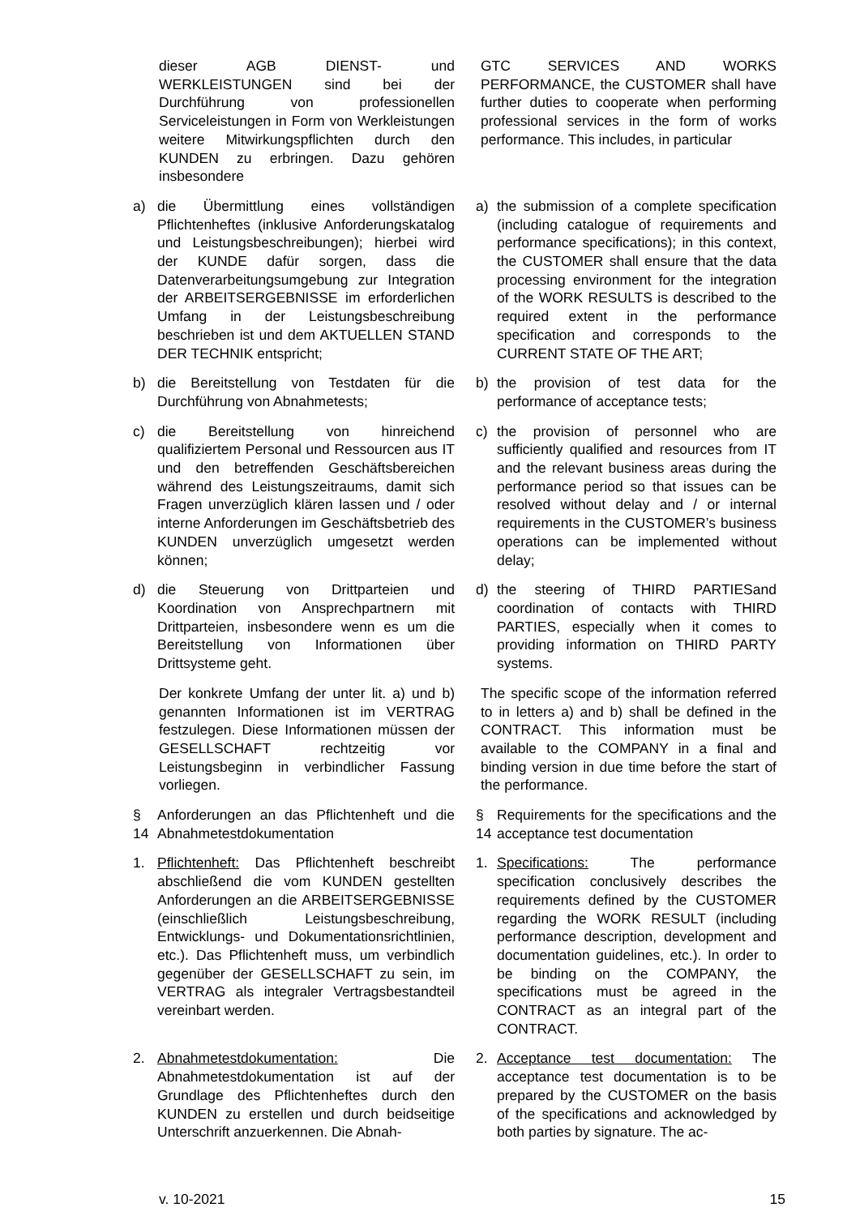dieser AGB DIENST- und WERKLEISTUNGEN sind bei der Durchführung von professionellen Serviceleistungen in Form von Werkleistungen weitere Mitwirkungspflichten durch den KUNDEN zu erbringen. Dazu gehören insbesondere
GTC SERVICES AND WORKS PERFORMANCE, the CUSTOMER shall have further duties to cooperate when performing professional services in the form of works performance. This includes, in particular
a) die Übermittlung eines vollständigen Pflichtenheftes (inklusive Anforderungskatalog und Leistungsbeschreibungen); hierbei wird der KUNDE dafür sorgen, dass die Datenverarbeitungsumgebung zur Integration der ARBEITSERGEBNISSE im erforderlichen Umfang in der Leistungsbeschreibung beschrieben ist und dem AKTUELLEN STAND DER TECHNIK entspricht;
a) the submission of a complete specification (including catalogue of requirements and performance specifications); in this context, the CUSTOMER shall ensure that the data processing environment for the integration of the WORK RESULTS is described to the required extent in the performance specification and corresponds to the CURRENT STATE OF THE ART;
b) die Bereitstellung von Testdaten für die Durchführung von Abnahmetests;
b) the provision of test data for the performance of acceptance tests;
c) die Bereitstellung von hinreichend qualifiziertem Personal und Ressourcen aus IT und den betreffenden Geschäftsbereichen während des Leistungszeitraums, damit sich Fragen unverzüglich klären lassen und / oder interne Anforderungen im Geschäftsbetrieb des KUNDEN unverzüglich umgesetzt werden können;
c) the provision of personnel who are sufficiently qualified and resources from IT and the relevant business areas during the performance period so that issues can be resolved without delay and / or internal requirements in the CUSTOMER’s business operations can be implemented without delay;
d) die Steuerung von Drittparteien und Koordination von Ansprechpartnern mit Drittparteien, insbesondere wenn es um die Bereitstellung von Informationen über Drittsysteme geht.
d) the steering of THIRD PARTIESand coordination of contacts with THIRD PARTIES, especially when it comes to providing information on THIRD PARTY systems.
Der konkrete Umfang der unter lit. a) und b) genannten Informationen ist im VERTRAG festzulegen. Diese Informationen müssen der GESELLSCHAFT rechtzeitig vor Leistungsbeginn in verbindlicher Fassung vorliegen.
The specific scope of the information referred to in letters a) and b) shall be defined in the CONTRACT. This information must be available to the COMPANY in a final and binding version in due time before the start of the performance.
§ 14 Anforderungen an das Pflichtenheft und die Abnahmetestdokumentation
§ 14 Requirements for the specifications and the acceptance test documentation
1. Pflichtenheft: Das Pflichtenheft beschreibt abschließend die vom KUNDEN gestellten Anforderungen an die ARBEITSERGEBNISSE (einschließlich Leistungsbeschreibung, Entwicklungs- und Dokumentationsrichtlinien, etc.). Das Pflichtenheft muss, um verbindlich gegenüber der GESELLSCHAFT zu sein, im VERTRAG als integraler Vertragsbestandteil vereinbart werden.
1. Specifications: The performance specification conclusively describes the requirements defined by the CUSTOMER regarding the WORK RESULT (including performance description, development and documentation guidelines, etc.). In order to be binding on the COMPANY, the specifications must be agreed in the CONTRACT as an integral part of the CONTRACT.
2. Abnahmetestdokumentation: Die Abnahmetestdokumentation ist auf der Grundlage des Pflichtenheftes durch den KUNDEN zu erstellen und durch beidseitige Unterschrift anzuerkennen. Die Abnah-
2. Acceptance test documentation: The acceptance test documentation is to be prepared by the CUSTOMER on the basis of the specifications and acknowledged by both parties by signature. The ac-
v. 10-2021 15